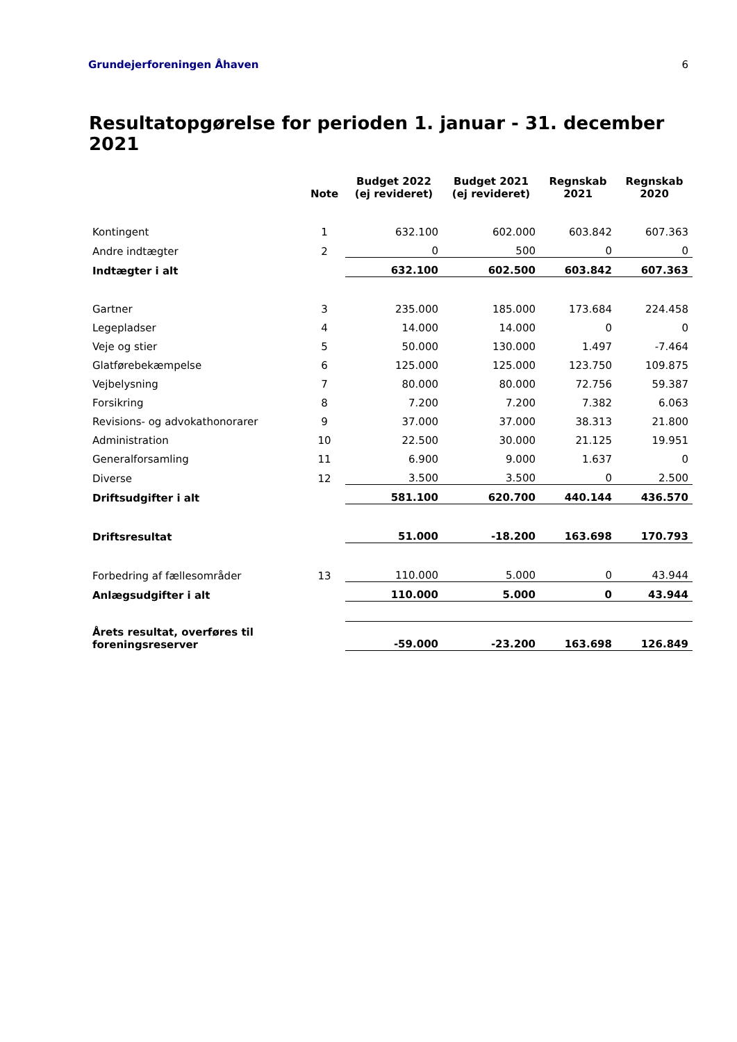Grundejerforeningen Åhaven 6
Resultatopgørelse for perioden 1. januar - 31. december 2021
| | Note | Budget 2022 (ej revideret) | Budget 2021 (ej revideret) | Regnskab 2021 | Regnskab 2020 |
| --- | --- | --- | --- | --- | --- |
| Kontingent | 1 | 632.100 | 602.000 | 603.842 | 607.363 |
| Andre indtægter | 2 | 0 | 500 | 0 | 0 |
| Indtægter i alt | | 632.100 | 602.500 | 603.842 | 607.363 |
| Gartner | 3 | 235.000 | 185.000 | 173.684 | 224.458 |
| Legepladser | 4 | 14.000 | 14.000 | 0 | 0 |
| Veje og stier | 5 | 50.000 | 130.000 | 1.497 | -7.464 |
| Glatførebekæmpelse | 6 | 125.000 | 125.000 | 123.750 | 109.875 |
| Vejbelysning | 7 | 80.000 | 80.000 | 72.756 | 59.387 |
| Forsikring | 8 | 7.200 | 7.200 | 7.382 | 6.063 |
| Revisions- og advokathonorarer | 9 | 37.000 | 37.000 | 38.313 | 21.800 |
| Administration | 10 | 22.500 | 30.000 | 21.125 | 19.951 |
| Generalforsamling | 11 | 6.900 | 9.000 | 1.637 | 0 |
| Diverse | 12 | 3.500 | 3.500 | 0 | 2.500 |
| Driftsudgifter i alt | | 581.100 | 620.700 | 440.144 | 436.570 |
| Driftsresultat | | 51.000 | -18.200 | 163.698 | 170.793 |
| Forbedring af fællesområder | 13 | 110.000 | 5.000 | 0 | 43.944 |
| Anlægsudgifter i alt | | 110.000 | 5.000 | 0 | 43.944 |
| Årets resultat, overføres til foreningsreserver | | -59.000 | -23.200 | 163.698 | 126.849 |